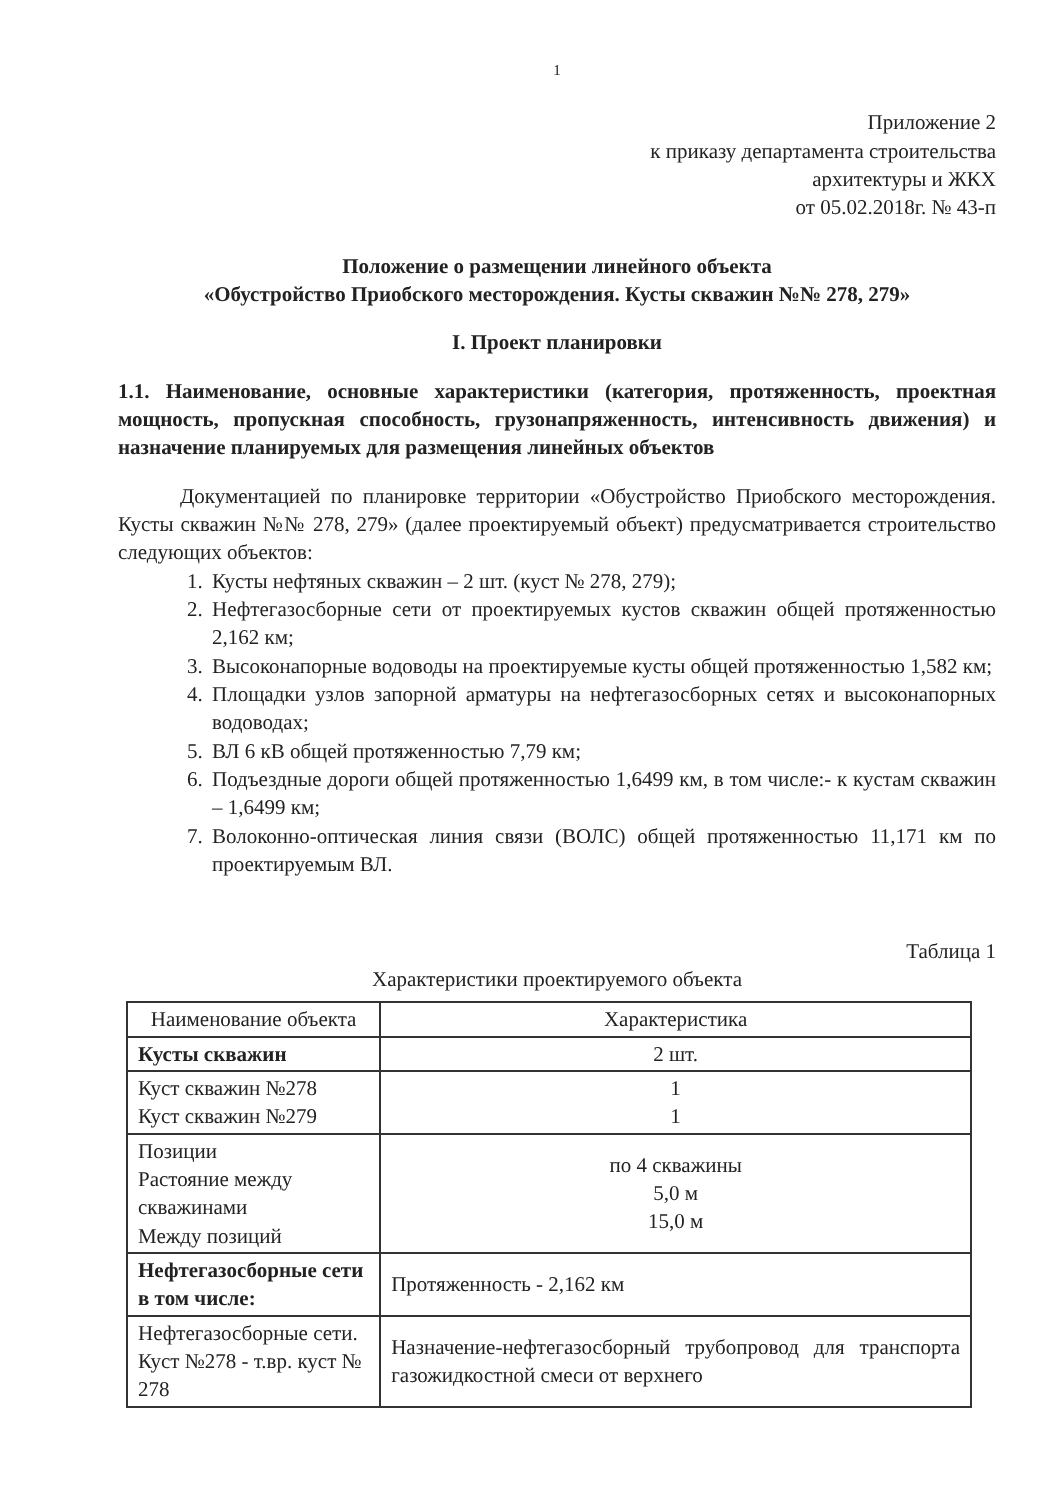1
Приложение 2
к приказу департамента строительства
архитектуры и ЖКХ
от 05.02.2018г. № 43-п
Положение о размещении линейного объекта
«Обустройство Приобского месторождения. Кусты скважин №№ 278, 279»
I. Проект планировки
1.1. Наименование, основные характеристики (категория, протяженность, проектная мощность, пропускная способность, грузонапряженность, интенсивность движения) и назначение планируемых для размещения линейных объектов
Документацией по планировке территории «Обустройство Приобского месторождения. Кусты скважин №№ 278, 279» (далее проектируемый объект) предусматривается строительство следующих объектов:
1. Кусты нефтяных скважин – 2 шт. (куст № 278, 279);
2. Нефтегазосборные сети от проектируемых кустов скважин общей протяженностью 2,162 км;
3. Высоконапорные водоводы на проектируемые кусты общей протяженностью 1,582 км;
4. Площадки узлов запорной арматуры на нефтегазосборных сетях и высоконапорных водоводах;
5. ВЛ 6 кВ общей протяженностью 7,79 км;
6. Подъездные дороги общей протяженностью 1,6499 км, в том числе:- к кустам скважин – 1,6499 км;
7. Волоконно-оптическая линия связи (ВОЛС) общей протяженностью 11,171 км по проектируемым ВЛ.
Таблица 1
Характеристики проектируемого объекта
| Наименование объекта | Характеристика |
| --- | --- |
| Кусты скважин | 2 шт. |
| Куст скважин №278 Куст скважин №279 | 1 1 |
| Позиции Растояние между скважинами Между позиций | по 4 скважины 5,0 м 15,0 м |
| Нефтегазосборные сети в том числе: | Протяженность - 2,162 км |
| Нефтегазосборные сети. Куст №278 - т.вр. куст № 278 | Назначение-нефтегазосборный трубопровод для транспорта газожидкостной смеси от верхнего |